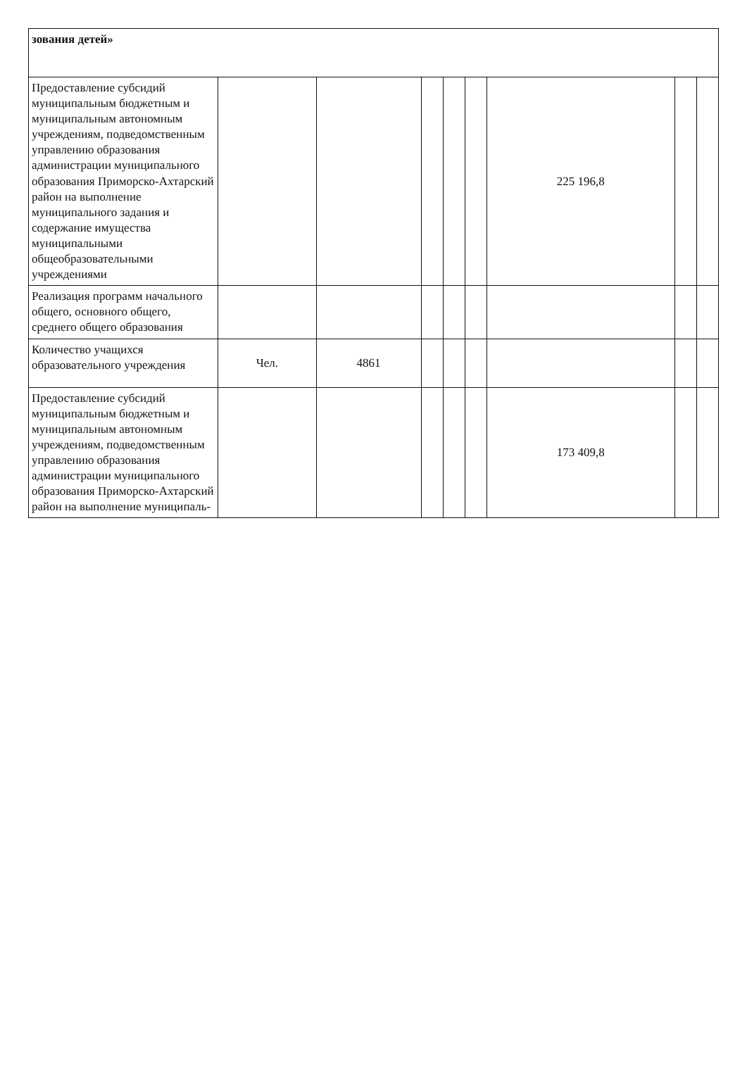| зования детей» | | | | | | | | |
| Предоставление субсидий муниципальным бюджетным и муниципальным автономным учреждениям, подведомственным управлению образования администрации муниципального образования Приморско-Ахтарский район на выполнение муниципального задания и содержание имущества муниципальными общеобразовательными учреждениями | | | | | | 225 196,8 | | |
| Реализация программ начального общего, основного общего, среднего общего образования | | | | | | | | |
| Количество учащихся образовательного учреждения | Чел. | 4861 | | | | | | |
| Предоставление субсидий муниципальным бюджетным и муниципальным автономным учреждениям, подведомственным управлению образования администрации муниципального образования Приморско-Ахтарский район на выполнение муниципаль- | | | | | | 173 409,8 | | |